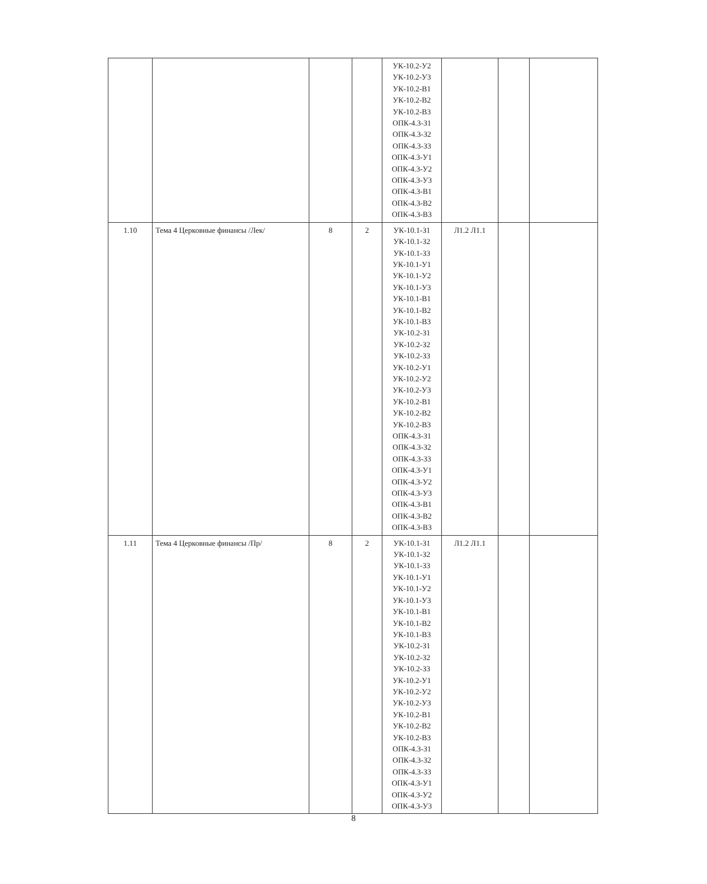| | | | | УК-10.2-У2 УК-10.2-У3 УК-10.2-В1 УК-10.2-В2 УК-10.2-В3 ОПК-4.3-З1 ОПК-4.3-З2 ОПК-4.3-З3 ОПК-4.3-У1 ОПК-4.3-У2 ОПК-4.3-У3 ОПК-4.3-В1 ОПК-4.3-В2 ОПК-4.3-В3 | | | |
| 1.10 | Тема 4 Церковные финансы /Лек/ | 8 | 2 | УК-10.1-З1 УК-10.1-З2 УК-10.1-З3 УК-10.1-У1 УК-10.1-У2 УК-10.1-У3 УК-10.1-В1 УК-10.1-В2 УК-10.1-В3 УК-10.2-З1 УК-10.2-З2 УК-10.2-З3 УК-10.2-У1 УК-10.2-У2 УК-10.2-У3 УК-10.2-В1 УК-10.2-В2 УК-10.2-В3 ОПК-4.3-З1 ОПК-4.3-З2 ОПК-4.3-З3 ОПК-4.3-У1 ОПК-4.3-У2 ОПК-4.3-У3 ОПК-4.3-В1 ОПК-4.3-В2 ОПК-4.3-В3 | Л1.2 Л1.1 | | |
| 1.11 | Тема 4 Церковные финансы /Пр/ | 8 | 2 | УК-10.1-З1 УК-10.1-З2 УК-10.1-З3 УК-10.1-У1 УК-10.1-У2 УК-10.1-У3 УК-10.1-В1 УК-10.1-В2 УК-10.1-В3 УК-10.2-З1 УК-10.2-З2 УК-10.2-З3 УК-10.2-У1 УК-10.2-У2 УК-10.2-У3 УК-10.2-В1 УК-10.2-В2 УК-10.2-В3 ОПК-4.3-З1 ОПК-4.3-З2 ОПК-4.3-З3 ОПК-4.3-У1 ОПК-4.3-У2 ОПК-4.3-У3 | Л1.2 Л1.1 | | |
8